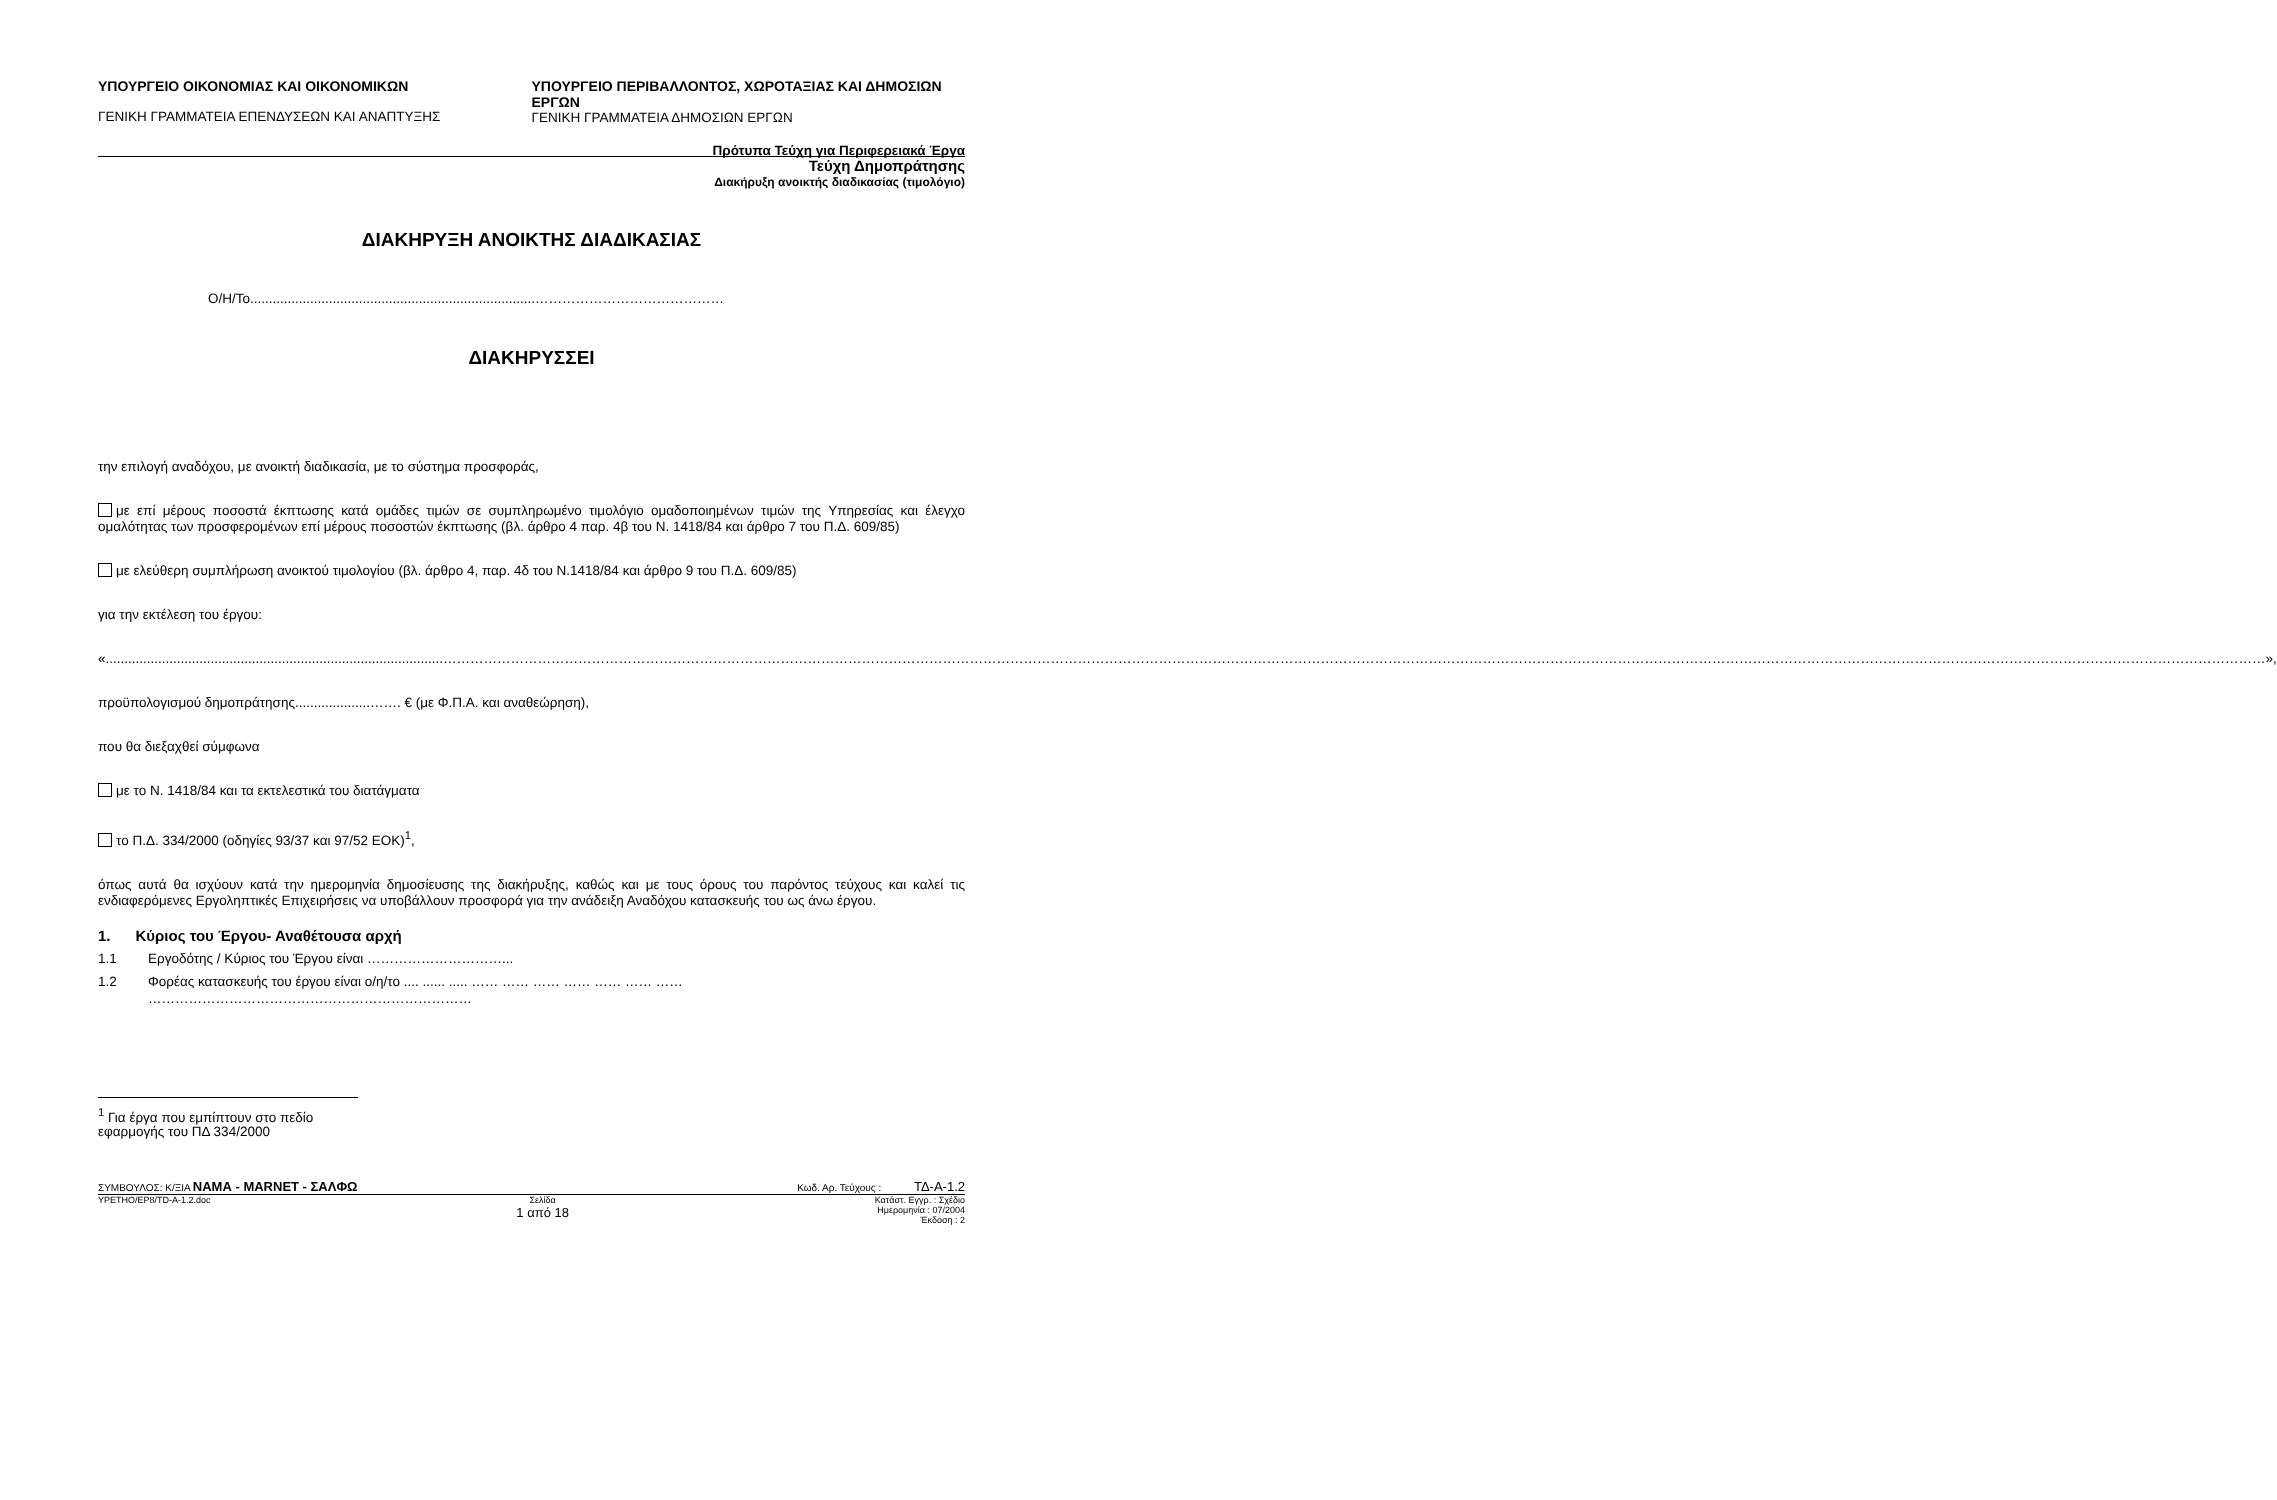ΥΠΟΥΡΓΕΙΟ ΟΙΚΟΝΟΜΙΑΣ ΚΑΙ ΟΙΚΟΝΟΜΙΚΩΝ
ΓΕΝΙΚΗ ΓΡΑΜΜΑΤΕΙΑ ΕΠΕΝΔΥΣΕΩΝ ΚΑΙ ΑΝΑΠΤΥΞΗΣ
ΥΠΟΥΡΓΕΙΟ ΠΕΡΙΒΑΛΛΟΝΤΟΣ, ΧΩΡΟΤΑΞΙΑΣ ΚΑΙ ΔΗΜΟΣΙΩΝ ΕΡΓΩΝ
ΓΕΝΙΚΗ ΓΡΑΜΜΑΤΕΙΑ ΔΗΜΟΣΙΩΝ ΕΡΓΩΝ
Πρότυπα Τεύχη για Περιφερειακά Έργα
Τεύχη Δημοπράτησης
Διακήρυξη ανοικτής διαδικασίας (τιμολόγιο)
ΔΙΑΚΗΡΥΞΗ ΑΝΟΙΚΤΗΣ ΔΙΑΔΙΚΑΣΙΑΣ
Ο/Η/Το............................................................................……………………………………
ΔΙΑΚΗΡΥΣΣΕΙ
την επιλογή αναδόχου, με ανοικτή διαδικασία, με το σύστημα προσφοράς,
με επί μέρους ποσοστά έκπτωσης κατά ομάδες τιμών σε συμπληρωμένο τιμολόγιο ομαδοποιημένων τιμών της Υπηρεσίας και έλεγχο ομαλότητας των προσφερομένων επί μέρους ποσοστών έκπτωσης (βλ. άρθρο 4 παρ. 4β του Ν. 1418/84 και άρθρο 7 του Π.Δ. 609/85)
με ελεύθερη συμπλήρωση ανοικτού τιμολογίου (βλ. άρθρο 4, παρ. 4δ του Ν.1418/84 και άρθρο 9 του Π.Δ. 609/85)
για την εκτέλεση του έργου:
«..........................................................................................………………………………………………………………………………………………………………………………………………………………………………………………………………………………………………………………………………………………………………………………………………………………………»,
προϋπολογισμού δημοπράτησης....................……. € (με Φ.Π.Α. και αναθεώρηση),
που θα διεξαχθεί σύμφωνα
με το Ν. 1418/84 και τα εκτελεστικά του διατάγματα
το Π.Δ. 334/2000 (οδηγίες 93/37 και 97/52 ΕΟΚ)<sup>1</sup>,
όπως αυτά θα ισχύουν κατά την ημερομηνία δημοσίευσης της διακήρυξης, καθώς και με τους όρους του παρόντος τεύχους και καλεί τις ενδιαφερόμενες Εργοληπτικές Επιχειρήσεις να υποβάλλουν προσφορά για την ανάδειξη Αναδόχου κατασκευής του ως άνω έργου.
1. Κύριος του Έργου- Αναθέτουσα αρχή
1.1 Εργοδότης / Κύριος του Έργου είναι …………………………...
1.2 Φορέας κατασκευής του έργου είναι ο/η/το .... ...... ..... …… …… …… …… …… …… …… ………………………………………………………………
<sup>1</sup> Για έργα που εμπίπτουν στο πεδίο εφαρμογής του ΠΔ 334/2000
ΣΥΜΒΟΥΛΟΣ: Κ/ΞΙΑ ΝΑΜΑ - MARNET - ΣΑΛΦΩ Κωδ. Αρ. Τεύχους : ΤΔ-Α-1.2
YPETHO/EP8/TD-A-1.2.doc Σελίδα
1 από 18 Κατάστ. Εγγρ. : Σχέδιο
Ημερομηνία : 07/2004
Έκδοση : 2